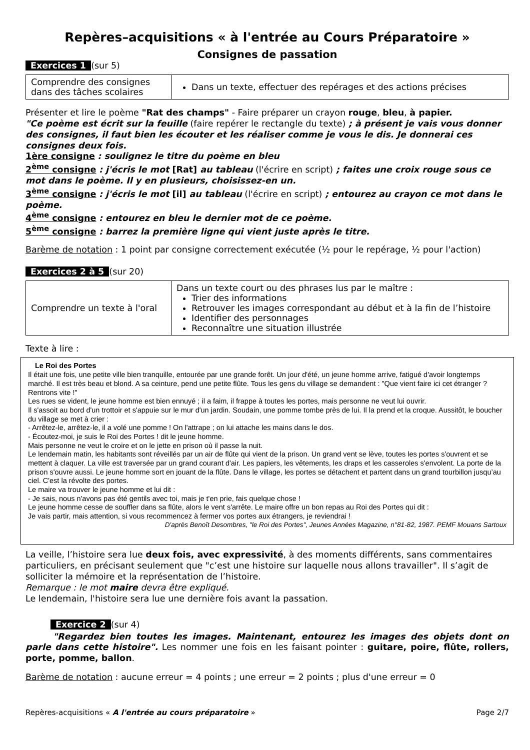Repères–acquisitions « à l'entrée au Cours Préparatoire »
Consignes de passation
Exercices 1 (sur 5)
| Comprendre des consignes dans des tâches scolaires | Dans un texte, effectuer des repérages et des actions précises |
Présenter et lire le poème "Rat des champs" - Faire préparer un crayon rouge, bleu, à papier.
"Ce poème est écrit sur la feuille (faire repérer le rectangle du texte) ; à présent je vais vous donner des consignes, il faut bien les écouter et les réaliser comme je vous le dis. Je donnerai ces consignes deux fois.
1ère consigne : soulignez le titre du poème en bleu
2<sup>ème</sup> consigne : j'écris le mot [Rat] au tableau (l'écrire en script) ; faites une croix rouge sous ce mot dans le poème. Il y en plusieurs, choisissez-en un.
3<sup>ème</sup> consigne : j'écris le mot [il] au tableau (l'écrire en script) ; entourez au crayon ce mot dans le poème.
4<sup>ème</sup> consigne : entourez en bleu le dernier mot de ce poème.
5<sup>ème</sup> consigne : barrez la première ligne qui vient juste après le titre.
Barème de notation : 1 point par consigne correctement exécutée (½ pour le repérage, ½ pour l'action)
Exercices 2 à 5 (sur 20)
| Comprendre un texte à l'oral | Dans un texte court ou des phrases lus par le maître : Trier des informations Retrouver les images correspondant au début et à la fin de l’histoire Identifier des personnages Reconnaître une situation illustrée |
Texte à lire :
Le Roi des Portes
Il était une fois, une petite ville bien tranquille, entourée par une grande forêt. Un jour d'été, un jeune homme arrive, fatigué d'avoir longtemps marché. Il est très beau et blond. A sa ceinture, pend une petite flûte. Tous les gens du village se demandent : "Que vient faire ici cet étranger ? Rentrons vite !"
Les rues se vident, le jeune homme est bien ennuyé ; il a faim, il frappe à toutes les portes, mais personne ne veut lui ouvrir.
Il s'assoit au bord d'un trottoir et s'appuie sur le mur d'un jardin. Soudain, une pomme tombe près de lui. Il la prend et la croque. Aussitôt, le boucher du village se met à crier :
- Arrêtez-le, arrêtez-le, il a volé une pomme ! On l'attrape ; on lui attache les mains dans le dos.
- Écoutez-moi, je suis le Roi des Portes ! dit le jeune homme.
Mais personne ne veut le croire et on le jette en prison où il passe la nuit.
Le lendemain matin, les habitants sont réveillés par un air de flûte qui vient de la prison. Un grand vent se lève, toutes les portes s'ouvrent et se mettent à claquer. La ville est traversée par un grand courant d'air. Les papiers, les vêtements, les draps et les casseroles s'envolent. La porte de la prison s'ouvre aussi. Le jeune homme sort en jouant de la flûte. Dans le village, les portes se détachent et partent dans un grand tourbillon jusqu’au ciel. C'est la révolte des portes.
Le maire va trouver le jeune homme et lui dit :
- Je sais, nous n'avons pas été gentils avec toi, mais je t'en prie, fais quelque chose !
Le jeune homme cesse de souffler dans sa flûte, alors le vent s'arrête. Le maire offre un bon repas au Roi des Portes qui dit :
Je vais partir, mais attention, si vous recommencez à fermer vos portes aux étrangers, je reviendrai !
D'après Benoît Desombres, "le Roi des Portes", Jeunes Années Magazine, n°81-82, 1987. PEMF Mouans Sartoux
La veille, l’histoire sera lue deux fois, avec expressivité, à des moments différents, sans commentaires particuliers, en précisant seulement que "c’est une histoire sur laquelle nous allons travailler". Il s’agit de solliciter la mémoire et la représentation de l’histoire.
Remarque : le mot maire devra être expliqué.
Le lendemain, l'histoire sera lue une dernière fois avant la passation.
Exercice 2 (sur 4)
"Regardez bien toutes les images. Maintenant, entourez les images des objets dont on parle dans cette histoire". Les nommer une fois en les faisant pointer : guitare, poire, flûte, rollers, porte, pomme, ballon.
Barème de notation : aucune erreur = 4 points ; une erreur = 2 points ; plus d'une erreur = 0
Repères-acquisitions « A l'entrée au cours préparatoire » Page 2/7